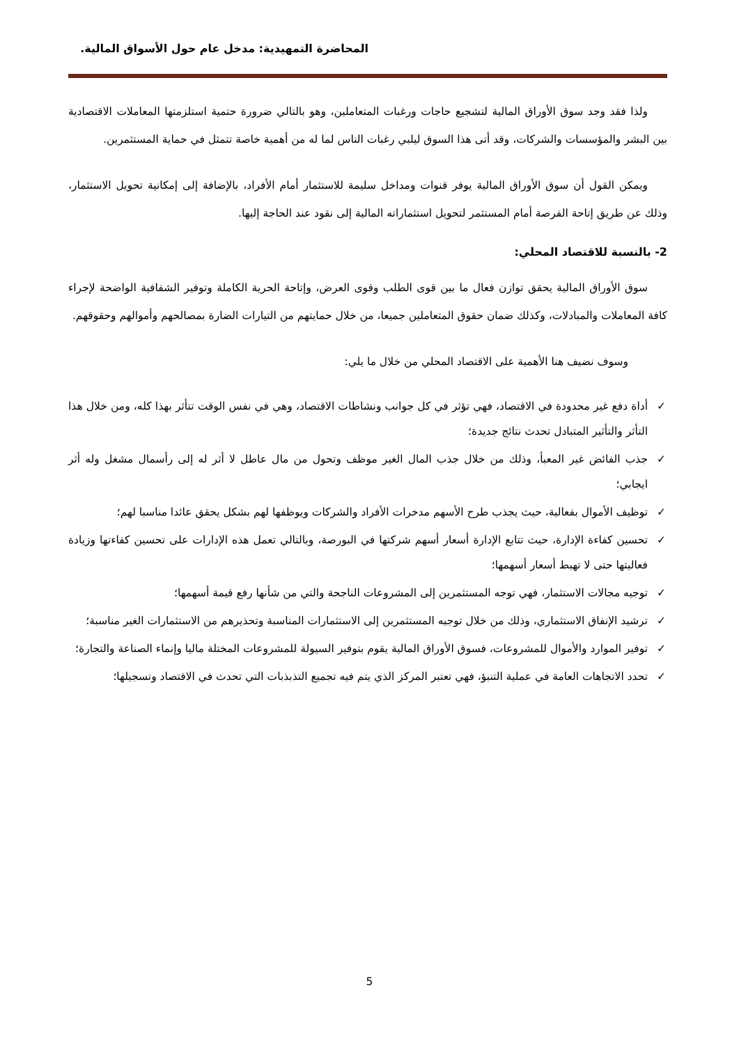المحاضرة التمهيدية: مدخل عام حول الأسواق المالية.
ولذا فقد وجد سوق الأوراق المالية لتشجيع حاجات ورغبات المتعاملين، وهو بالتالي ضرورة حتمية استلزمتها المعاملات الاقتصادية بين البشر والمؤسسات والشركات، وقد أتى هذا السوق ليلبي رغبات الناس لما له من أهمية خاصة تتمثل في حماية المستثمرين.
ويمكن القول أن سوق الأوراق المالية يوفر قنوات ومداخل سليمة للاستثمار أمام الأفراد، بالإضافة إلى إمكانية تحويل الاستثمار، وذلك عن طريق إتاحة الفرصة أمام المستثمر لتحويل استثماراته المالية إلى نقود عند الحاجة إليها.
2- بالنسبة للاقتصاد المحلي:
سوق الأوراق المالية يحقق توازن فعال ما بين قوى الطلب وقوى العرض، وإتاحة الحرية الكاملة وتوفير الشفافية الواضحة لإجراء كافة المعاملات والمبادلات، وكذلك ضمان حقوق المتعاملين جميعا، من خلال حمايتهم من التيارات الضارة بمصالحهم وأموالهم وحقوقهم.
وسوف نضيف هنا الأهمية على الاقتصاد المحلي من خلال ما يلي:
✓ أداة دفع غير محدودة في الاقتصاد، فهي تؤثر في كل جوانب ونشاطات الاقتصاد، وهي في نفس الوقت تتأثر بهذا كله، ومن خلال هذا التأثر والتأثير المتبادل تحدث نتائج جديدة؛
✓ جذب الفائض غير المعبأ، وذلك من خلال جذب المال الغير موظف وتحول من مال عاطل لا أثر له إلى رأسمال مشغل وله أثر ايجابي؛
✓ توظيف الأموال بفعالية، حيث يجذب طرح الأسهم مدخرات الأفراد والشركات ويوظفها لهم بشكل يحقق عائدا مناسبا لهم؛
✓ تحسين كفاءة الإدارة، حيث تتابع الإدارة أسعار أسهم شركتها في البورصة، وبالتالي تعمل هذه الإدارات على تحسين كفاءتها وزيادة فعاليتها حتى لا تهبط أسعار أسهمها؛
✓ توجيه مجالات الاستثمار، فهي توجه المستثمرين إلى المشروعات الناجحة والتي من شأنها رفع قيمة أسهمها؛
✓ ترشيد الإنفاق الاستثماري، وذلك من خلال توجيه المستثمرين إلى الاستثمارات المناسبة وتحذيرهم من الاستثمارات الغير مناسبة؛
✓ توفير الموارد والأموال للمشروعات، فسوق الأوراق المالية يقوم بتوفير السيولة للمشروعات المختلة ماليا وإنماء الصناعة والتجارة؛
✓ تحدد الاتجاهات العامة في عملية التنبؤ، فهي تعتبر المركز الذي يتم فيه تجميع التذبذبات التي تحدث في الاقتصاد وتسجيلها؛
5